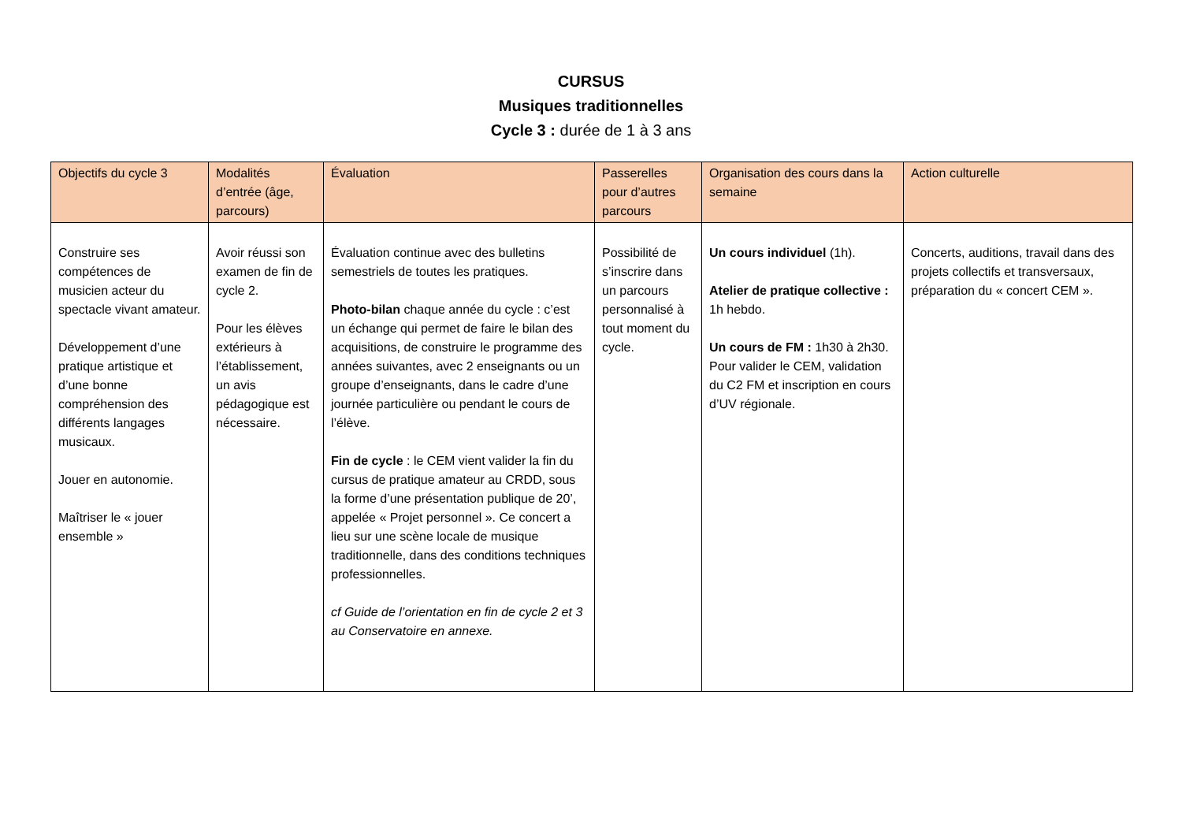CURSUS
Musiques traditionnelles
Cycle 3 : durée de 1 à 3 ans
| Objectifs du cycle 3 | Modalités d’entrée (âge, parcours) | Évaluation | Passerelles pour d’autres parcours | Organisation des cours dans la semaine | Action culturelle |
| --- | --- | --- | --- | --- | --- |
| Construire ses compétences de musicien acteur du spectacle vivant amateur. Développement d’une pratique artistique et d’une bonne compréhension des différents langages musicaux. Jouer en autonomie. Maîtriser le « jouer ensemble » | Avoir réussi son examen de fin de cycle 2. Pour les élèves extérieurs à l’établissement, un avis pédagogique est nécessaire. | Évaluation continue avec des bulletins semestriels de toutes les pratiques. Photo-bilan chaque année du cycle : c’est un échange qui permet de faire le bilan des acquisitions, de construire le programme des années suivantes, avec 2 enseignants ou un groupe d’enseignants, dans le cadre d’une journée particulière ou pendant le cours de l’élève. Fin de cycle : le CEM vient valider la fin du cursus de pratique amateur au CRDD, sous la forme d’une présentation publique de 20’, appelée « Projet personnel ». Ce concert a lieu sur une scène locale de musique traditionnelle, dans des conditions techniques professionnelles. cf Guide de l’orientation en fin de cycle 2 et 3 au Conservatoire en annexe. | Possibilité de s’inscrire dans un parcours personnalisé à tout moment du cycle. | Un cours individuel (1h). Atelier de pratique collective : 1h hebdo. Un cours de FM : 1h30 à 2h30. Pour valider le CEM, validation du C2 FM et inscription en cours d’UV régionale. | Concerts, auditions, travail dans des projets collectifs et transversaux, préparation du « concert CEM ». |